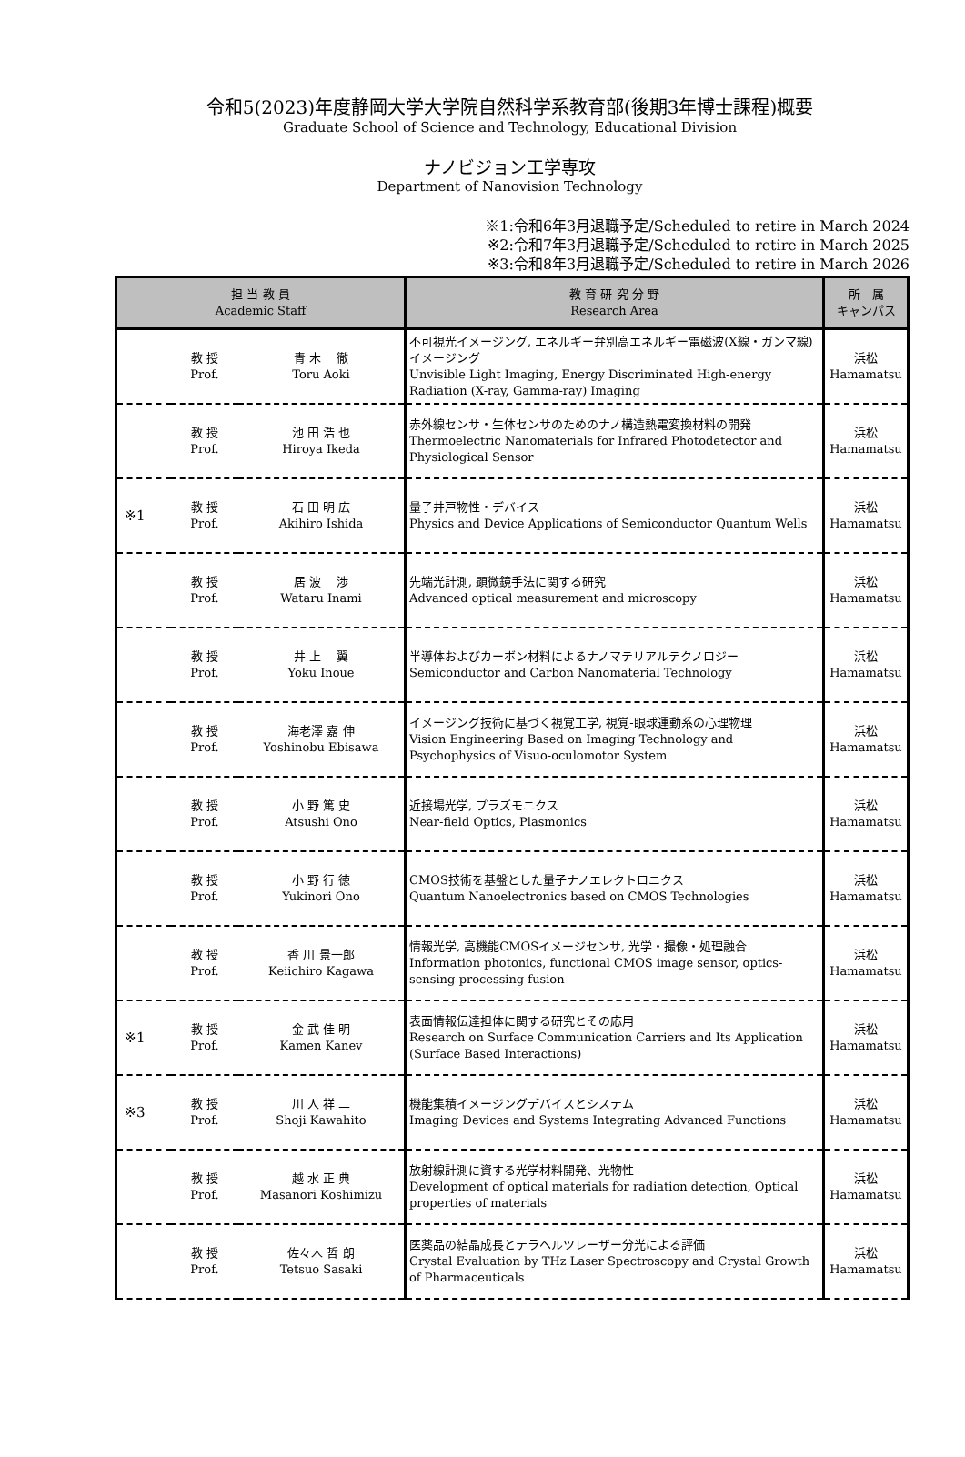令和5(2023)年度静岡大学大学院自然科学系教育部(後期3年博士課程)概要
Graduate School of Science and Technology, Educational Division
ナノビジョン工学専攻
Department of Nanovision Technology
※1:令和6年3月退職予定/Scheduled to retire in March 2024
※2:令和7年3月退職予定/Scheduled to retire in March 2025
※3:令和8年3月退職予定/Scheduled to retire in March 2026
| 担 当 教 員 Academic Staff | | | 教 育 研 究 分 野 Research Area | 所 属 キャンパス |
| --- | --- | --- | --- | --- |
| | 教 授 Prof. | 青 木 徹 Toru Aoki | 不可視光イメージング, エネルギー弁別高エネルギー電磁波(X線・ガンマ線)イメージング Unvisible Light Imaging, Energy Discriminated High-energy Radiation (X-ray, Gamma-ray) Imaging | 浜松 Hamamatsu |
| | 教 授 Prof. | 池 田 浩 也 Hiroya Ikeda | 赤外線センサ・生体センサのためのナノ構造熱電変換材料の開発 Thermoelectric Nanomaterials for Infrared Photodetector and Physiological Sensor | 浜松 Hamamatsu |
| ※1 | 教 授 Prof. | 石 田 明 広 Akihiro Ishida | 量子井戸物性・デバイス Physics and Device Applications of Semiconductor Quantum Wells | 浜松 Hamamatsu |
| | 教 授 Prof. | 居 波 渉 Wataru Inami | 先端光計測, 顕微鏡手法に関する研究 Advanced optical measurement and microscopy | 浜松 Hamamatsu |
| | 教 授 Prof. | 井 上 翼 Yoku Inoue | 半導体およびカーボン材料によるナノマテリアルテクノロジー Semiconductor and Carbon Nanomaterial Technology | 浜松 Hamamatsu |
| | 教 授 Prof. | 海老澤 嘉 伸 Yoshinobu Ebisawa | イメージング技術に基づく視覚工学, 視覚-眼球運動系の心理物理 Vision Engineering Based on Imaging Technology and Psychophysics of Visuo-oculomotor System | 浜松 Hamamatsu |
| | 教 授 Prof. | 小 野 篤 史 Atsushi Ono | 近接場光学, プラズモニクス Near-field Optics, Plasmonics | 浜松 Hamamatsu |
| | 教 授 Prof. | 小 野 行 徳 Yukinori Ono | CMOS技術を基盤とした量子ナノエレクトロニクス Quantum Nanoelectronics based on CMOS Technologies | 浜松 Hamamatsu |
| | 教 授 Prof. | 香 川 景一郎 Keiichiro Kagawa | 情報光学, 高機能CMOSイメージセンサ, 光学・撮像・処理融合 Information photonics, functional CMOS image sensor, optics-sensing-processing fusion | 浜松 Hamamatsu |
| ※1 | 教 授 Prof. | 金 武 佳 明 Kamen Kanev | 表面情報伝達担体に関する研究とその応用 Research on Surface Communication Carriers and Its Application (Surface Based Interactions) | 浜松 Hamamatsu |
| ※3 | 教 授 Prof. | 川 人 祥 二 Shoji Kawahito | 機能集積イメージングデバイスとシステム Imaging Devices and Systems Integrating Advanced Functions | 浜松 Hamamatsu |
| | 教 授 Prof. | 越 水 正 典 Masanori Koshimizu | 放射線計測に資する光学材料開発、光物性 Development of optical materials for radiation detection, Optical properties of materials | 浜松 Hamamatsu |
| | 教 授 Prof. | 佐々木 哲 朗 Tetsuo Sasaki | 医薬品の結晶成長とテラヘルツレーザー分光による評価 Crystal Evaluation by THz Laser Spectroscopy and Crystal Growth of Pharmaceuticals | 浜松 Hamamatsu |